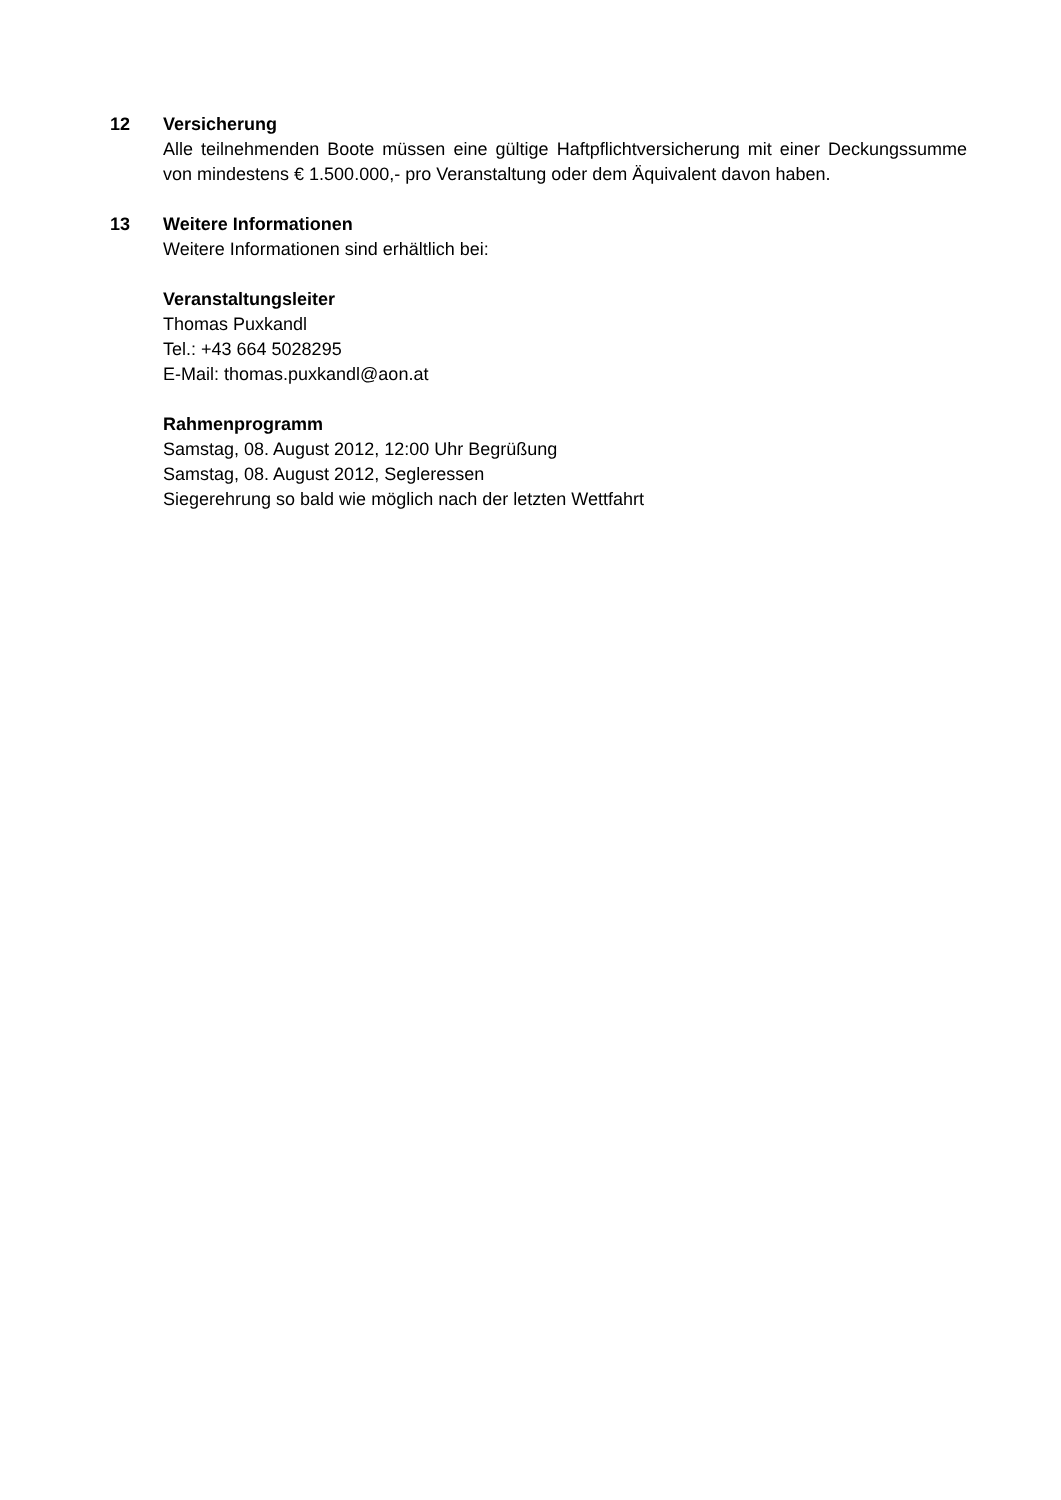12 Versicherung
Alle teilnehmenden Boote müssen eine gültige Haftpflichtversicherung mit einer Deckungssumme von mindestens € 1.500.000,- pro Veranstaltung oder dem Äquivalent davon haben.
13 Weitere Informationen
Weitere Informationen sind erhältlich bei:
Veranstaltungsleiter
Thomas Puxkandl
Tel.: +43 664 5028295
E-Mail: thomas.puxkandl@aon.at
Rahmenprogramm
Samstag, 08. August 2012, 12:00 Uhr Begrüßung
Samstag, 08. August 2012, Segleressen
Siegerehrung so bald wie möglich nach der letzten Wettfahrt